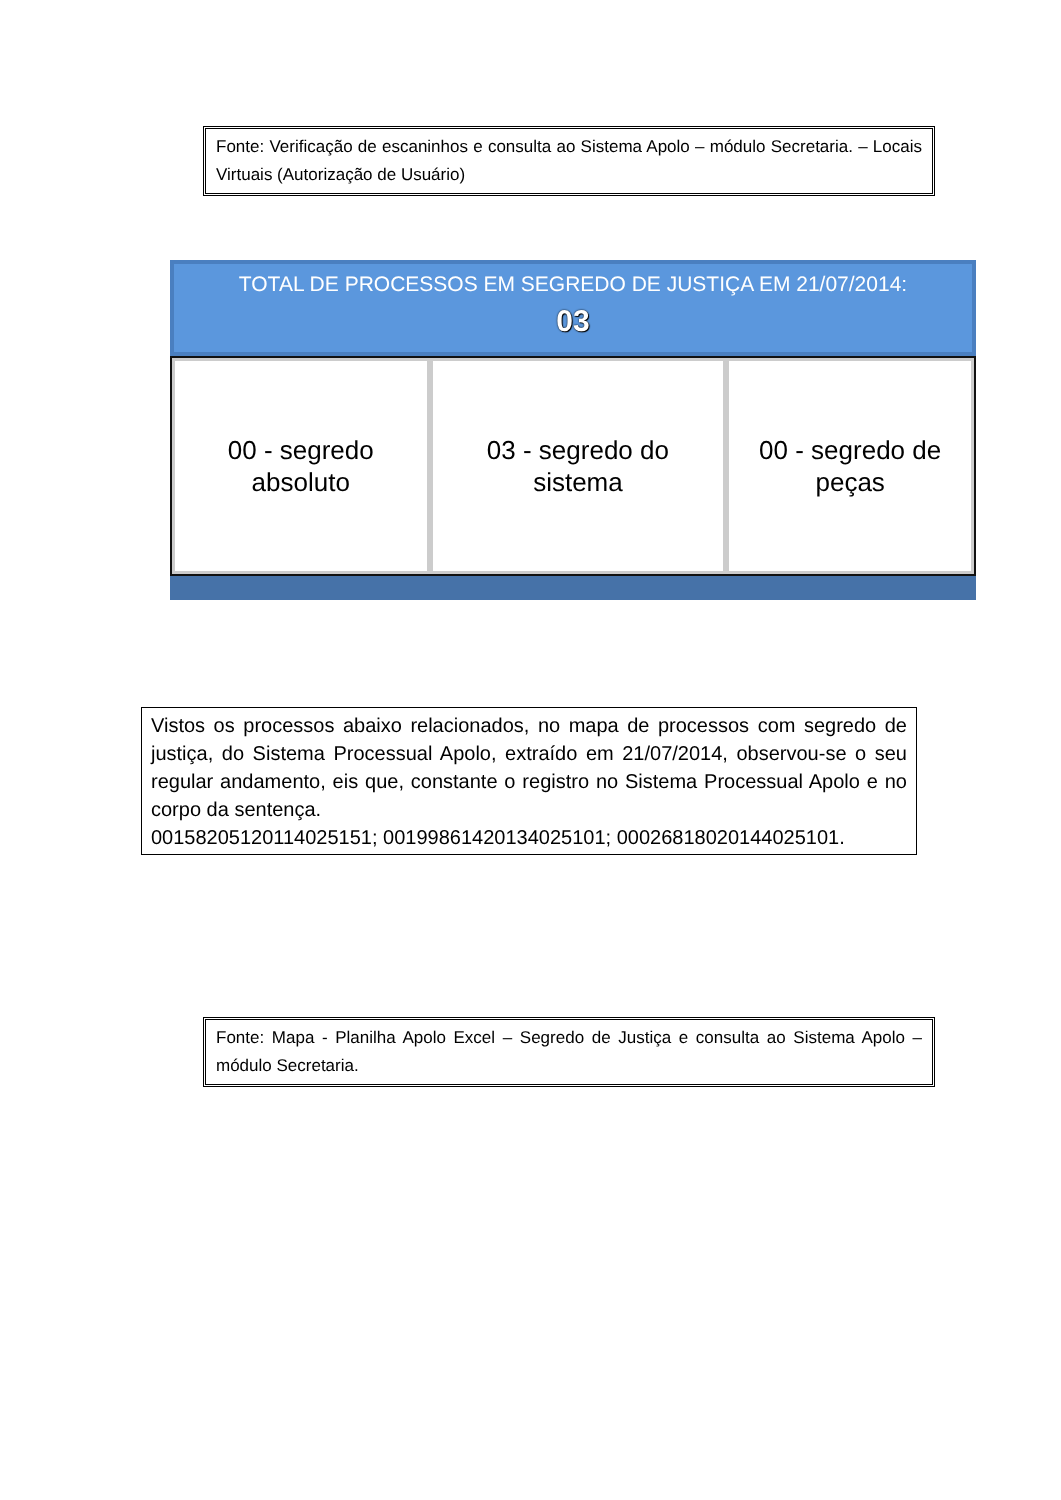Fonte: Verificação de escaninhos e consulta ao Sistema Apolo – módulo Secretaria. – Locais Virtuais (Autorização de Usuário)
TOTAL DE PROCESSOS EM SEGREDO DE JUSTIÇA EM 21/07/2014:
03
00 - segredo
absoluto
03 - segredo do
sistema
00 - segredo de
peças
Vistos os processos abaixo relacionados, no mapa de processos com segredo de justiça, do Sistema Processual Apolo, extraído em 21/07/2014, observou-se o seu regular andamento, eis que, constante o registro no Sistema Processual Apolo e no corpo da sentença.
00158205120114025151; 00199861420134025101; 00026818020144025101.
Fonte: Mapa - Planilha Apolo Excel – Segredo de Justiça e consulta ao Sistema Apolo – módulo Secretaria.